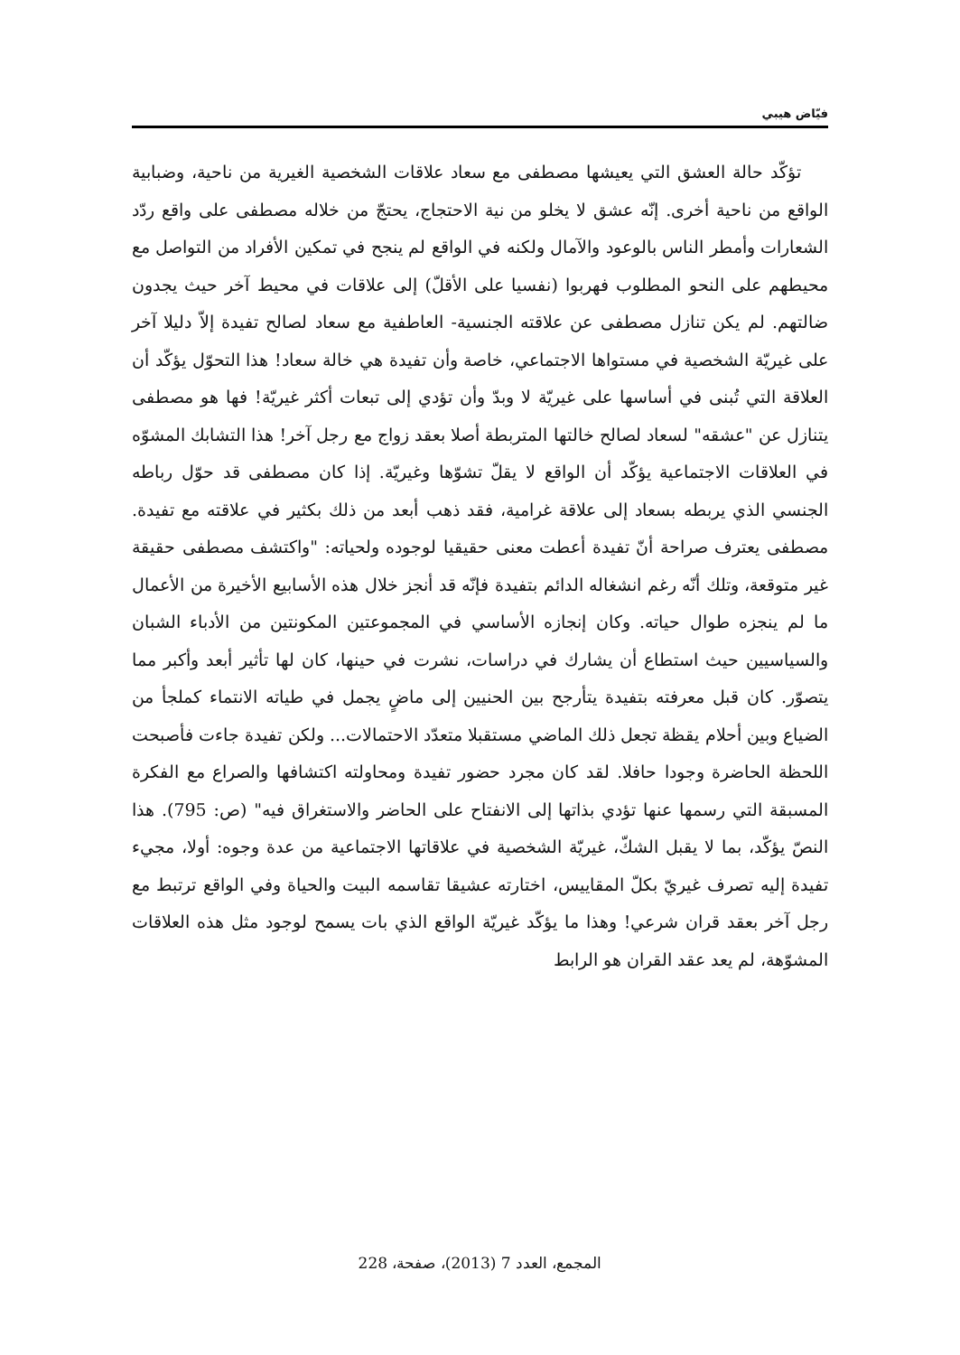فيّاض هيبي
تؤكّد حالة العشق التي يعيشها مصطفى مع سعاد علاقات الشخصية الغيرية من ناحية، وضبابية الواقع من ناحية أخرى. إنّه عشق لا يخلو من نية الاحتجاج، يحتجّ من خلاله مصطفى على واقع ردّد الشعارات وأمطر الناس بالوعود والآمال ولكنه في الواقع لم ينجح في تمكين الأفراد من التواصل مع محيطهم على النحو المطلوب فهربوا (نفسيا على الأقلّ) إلى علاقات في محيط آخر حيث يجدون ضالتهم. لم يكن تنازل مصطفى عن علاقته الجنسية- العاطفية مع سعاد لصالح تفيدة إلاّ دليلا آخر على غيريّة الشخصية في مستواها الاجتماعي، خاصة وأن تفيدة هي خالة سعاد! هذا التحوّل يؤكّد أن العلاقة التي تُبنى في أساسها على غيريّة لا وبدّ وأن تؤدي إلى تبعات أكثر غيريّة! فها هو مصطفى يتنازل عن "عشقه" لسعاد لصالح خالتها المتربطة أصلا بعقد زواج مع رجل آخر! هذا التشابك المشوّه في العلاقات الاجتماعية يؤكّد أن الواقع لا يقلّ تشوّها وغيريّة. إذا كان مصطفى قد حوّل رباطه الجنسي الذي يربطه بسعاد إلى علاقة غرامية، فقد ذهب أبعد من ذلك بكثير في علاقته مع تفيدة. مصطفى يعترف صراحة أنّ تفيدة أعطت معنى حقيقيا لوجوده ولحياته: "واكتشف مصطفى حقيقة غير متوقعة، وتلك أنّه رغم انشغاله الدائم بتفيدة فإنّه قد أنجز خلال هذه الأسابيع الأخيرة من الأعمال ما لم ينجزه طوال حياته. وكان إنجازه الأساسي في المجموعتين المكونتين من الأدباء الشبان والسياسيين حيث استطاع أن يشارك في دراسات، نشرت في حينها، كان لها تأثير أبعد وأكبر مما يتصوّر. كان قبل معرفته بتفيدة يتأرجح بين الحنيين إلى ماضٍ يجمل في طياته الانتماء كملجأ من الضياع وبين أحلام يقظة تجعل ذلك الماضي مستقبلا متعدّد الاحتمالات... ولكن تفيدة جاءت فأصبحت اللحظة الحاضرة وجودا حافلا. لقد كان مجرد حضور تفيدة ومحاولته اكتشافها والصراع مع الفكرة المسبقة التي رسمها عنها تؤدي بذاتها إلى الانفتاح على الحاضر والاستغراق فيه" (ص: 795). هذا النصّ يؤكّد، بما لا يقبل الشكّ، غيريّة الشخصية في علاقاتها الاجتماعية من عدة وجوه: أولا، مجيء تفيدة إليه تصرف غيريّ بكلّ المقاييس، اختارته عشيقا تقاسمه البيت والحياة وفي الواقع ترتبط مع رجل آخر بعقد قران شرعي! وهذا ما يؤكّد غيريّة الواقع الذي بات يسمح لوجود مثل هذه العلاقات المشوّهة، لم يعد عقد القران هو الرابط
المجمع، العدد 7 (2013)، صفحة، 228